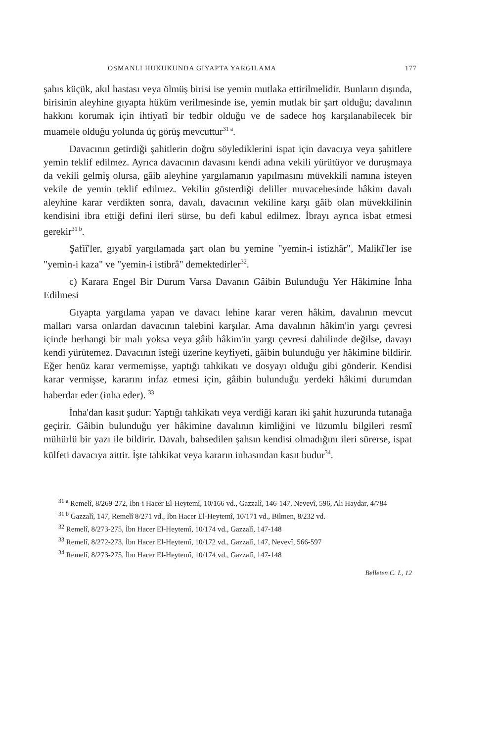OSMANLI HUKUKUNDA GIYAPTA YARGILAMA 177
şahıs küçük, akıl hastası veya ölmüş birisi ise yemin mutlaka ettirilmelidir. Bunların dışında, birisinin aleyhine gıyapta hüküm verilmesinde ise, yemin mutlak bir şart olduğu; davalının hakkını korumak için ihtiyatî bir tedbir olduğu ve de sadece hoş karşılanabilecek bir muamele olduğu yolunda üç görüş mevcuttur<sup>31 a</sup>.
Davacının getirdiği şahitlerin doğru söylediklerini ispat için davacıya veya şahitlere yemin teklif edilmez. Ayrıca davacının davasını kendi adına vekili yürütüyor ve duruşmaya da vekili gelmiş olursa, gâib aleyhine yargılamanın yapılmasını müvekkili namına isteyen vekile de yemin teklif edilmez. Vekilin gösterdiği deliller muvacehesinde hâkim davalı aleyhine karar verdikten sonra, davalı, davacının vekiline karşı gâib olan müvekkilinin kendisini ibra ettiği defini ileri sürse, bu defi kabul edilmez. İbrayı ayrıca isbat etmesi gerekir<sup>31 b</sup>.
Şafiî'ler, gıyabî yargılamada şart olan bu yemine "yemin-i istizhâr", Malikî'ler ise "yemin-i kaza" ve "yemin-i istibrâ" demektedirler<sup>32</sup>.
c) Karara Engel Bir Durum Varsa Davanın Gâibin Bulunduğu Yer Hâkimine İnha Edilmesi
Gıyapta yargılama yapan ve davacı lehine karar veren hâkim, davalının mevcut malları varsa onlardan davacının talebini karşılar. Ama davalının hâkim'in yargı çevresi içinde herhangi bir malı yoksa veya gâib hâkim'in yargı çevresi dahilinde değilse, davayı kendi yürütemez. Davacının isteği üzerine keyfiyeti, gâibin bulunduğu yer hâkimine bildirir. Eğer henüz karar vermemişse, yaptığı tahkikatı ve dosyayı olduğu gibi gönderir. Kendisi karar vermişse, kararını infaz etmesi için, gâibin bulunduğu yerdeki hâkimi durumdan haberdar eder (inha eder). <sup>33</sup>
İnha'dan kasıt şudur: Yaptığı tahkikatı veya verdiği kararı iki şahit huzurunda tutanağa geçirir. Gâibin bulunduğu yer hâkimine davalının kimliğini ve lüzumlu bilgileri resmî mühürlü bir yazı ile bildirir. Davalı, bahsedilen şahsın kendisi olmadığını ileri sürerse, ispat külfeti davacıya aittir. İşte tahkikat veya kararın inhasından kasıt budur<sup>34</sup>.
<sup>31 a</sup> Remelî, 8/269-272, İbn-i Hacer El-Heytemî, 10/166 vd., Gazzalî, 146-147, Nevevî, 596, Ali Haydar, 4/784
<sup>31 b</sup> Gazzalî, 147, Remelî 8/271 vd., İbn Hacer El-Heytemî, 10/171 vd., Bilmen, 8/232 vd.
<sup>32</sup> Remelî, 8/273-275, İbn Hacer El-Heytemî, 10/174 vd., Gazzalî, 147-148
<sup>33</sup> Remelî, 8/272-273, İbn Hacer El-Heytemî, 10/172 vd., Gazzalî, 147, Nevevî, 566-597
<sup>34</sup> Remelî, 8/273-275, İbn Hacer El-Heytemî, 10/174 vd., Gazzalî, 147-148
Belleten C. L, 12